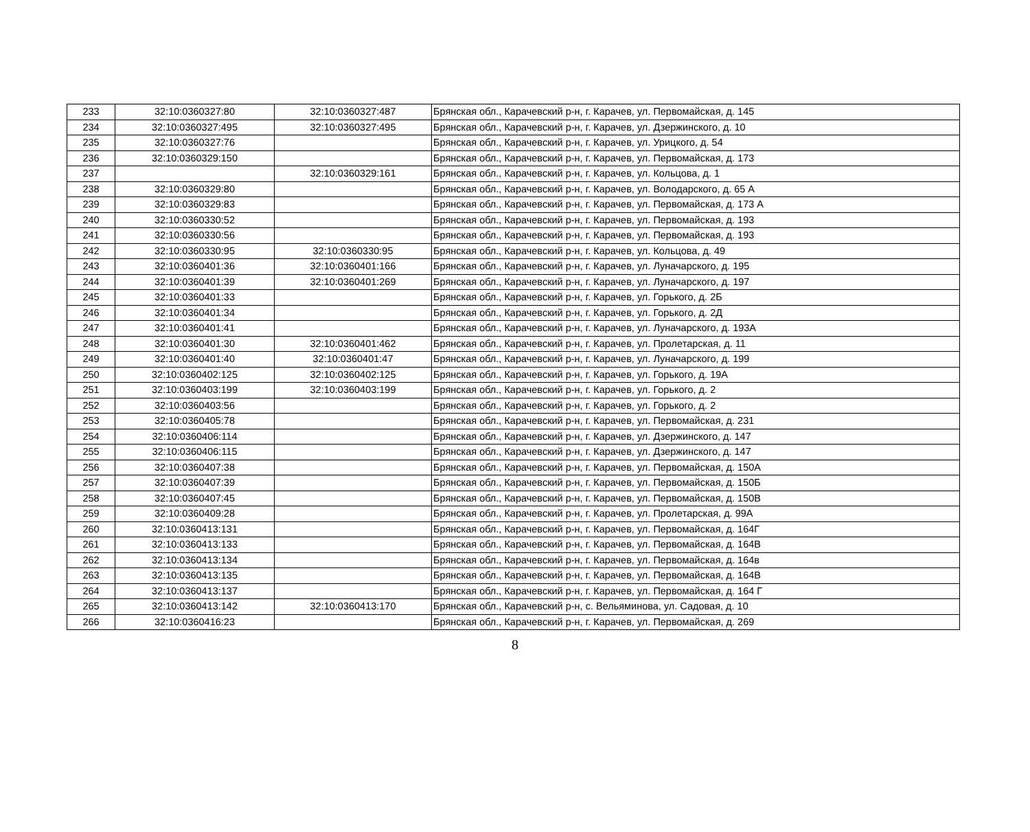| 233 | 32:10:0360327:80 | 32:10:0360327:487 | Брянская обл., Карачевский р-н, г. Карачев, ул. Первомайская, д. 145 |
| 234 | 32:10:0360327:495 | 32:10:0360327:495 | Брянская обл., Карачевский р-н, г. Карачев, ул. Дзержинского, д. 10 |
| 235 | 32:10:0360327:76 | | Брянская обл., Карачевский р-н, г. Карачев, ул. Урицкого, д. 54 |
| 236 | 32:10:0360329:150 | | Брянская обл., Карачевский р-н, г. Карачев, ул. Первомайская, д. 173 |
| 237 | | 32:10:0360329:161 | Брянская обл., Карачевский р-н, г. Карачев, ул. Кольцова, д. 1 |
| 238 | 32:10:0360329:80 | | Брянская обл., Карачевский р-н, г. Карачев, ул. Володарского, д. 65 А |
| 239 | 32:10:0360329:83 | | Брянская обл., Карачевский р-н, г. Карачев, ул. Первомайская, д. 173 А |
| 240 | 32:10:0360330:52 | | Брянская обл., Карачевский р-н, г. Карачев, ул. Первомайская, д. 193 |
| 241 | 32:10:0360330:56 | | Брянская обл., Карачевский р-н, г. Карачев, ул. Первомайская, д. 193 |
| 242 | 32:10:0360330:95 | 32:10:0360330:95 | Брянская обл., Карачевский р-н, г. Карачев, ул. Кольцова, д. 49 |
| 243 | 32:10:0360401:36 | 32:10:0360401:166 | Брянская обл., Карачевский р-н, г. Карачев, ул. Луначарского, д. 195 |
| 244 | 32:10:0360401:39 | 32:10:0360401:269 | Брянская обл., Карачевский р-н, г. Карачев, ул. Луначарского, д. 197 |
| 245 | 32:10:0360401:33 | | Брянская обл., Карачевский р-н, г. Карачев, ул. Горького, д. 2Б |
| 246 | 32:10:0360401:34 | | Брянская обл., Карачевский р-н, г. Карачев, ул. Горького, д. 2Д |
| 247 | 32:10:0360401:41 | | Брянская обл., Карачевский р-н, г. Карачев, ул. Луначарского, д. 193А |
| 248 | 32:10:0360401:30 | 32:10:0360401:462 | Брянская обл., Карачевский р-н, г. Карачев, ул. Пролетарская, д. 11 |
| 249 | 32:10:0360401:40 | 32:10:0360401:47 | Брянская обл., Карачевский р-н, г. Карачев, ул. Луначарского, д. 199 |
| 250 | 32:10:0360402:125 | 32:10:0360402:125 | Брянская обл., Карачевский р-н, г. Карачев, ул. Горького, д. 19А |
| 251 | 32:10:0360403:199 | 32:10:0360403:199 | Брянская обл., Карачевский р-н, г. Карачев, ул. Горького, д. 2 |
| 252 | 32:10:0360403:56 | | Брянская обл., Карачевский р-н, г. Карачев, ул. Горького, д. 2 |
| 253 | 32:10:0360405:78 | | Брянская обл., Карачевский р-н, г. Карачев, ул. Первомайская, д. 231 |
| 254 | 32:10:0360406:114 | | Брянская обл., Карачевский р-н, г. Карачев, ул. Дзержинского, д. 147 |
| 255 | 32:10:0360406:115 | | Брянская обл., Карачевский р-н, г. Карачев, ул. Дзержинского, д. 147 |
| 256 | 32:10:0360407:38 | | Брянская обл., Карачевский р-н, г. Карачев, ул. Первомайская, д. 150А |
| 257 | 32:10:0360407:39 | | Брянская обл., Карачевский р-н, г. Карачев, ул. Первомайская, д. 150Б |
| 258 | 32:10:0360407:45 | | Брянская обл., Карачевский р-н, г. Карачев, ул. Первомайская, д. 150В |
| 259 | 32:10:0360409:28 | | Брянская обл., Карачевский р-н, г. Карачев, ул. Пролетарская, д. 99А |
| 260 | 32:10:0360413:131 | | Брянская обл., Карачевский р-н, г. Карачев, ул. Первомайская, д. 164Г |
| 261 | 32:10:0360413:133 | | Брянская обл., Карачевский р-н, г. Карачев, ул. Первомайская, д. 164В |
| 262 | 32:10:0360413:134 | | Брянская обл., Карачевский р-н, г. Карачев, ул. Первомайская, д. 164в |
| 263 | 32:10:0360413:135 | | Брянская обл., Карачевский р-н, г. Карачев, ул. Первомайская, д. 164В |
| 264 | 32:10:0360413:137 | | Брянская обл., Карачевский р-н, г. Карачев, ул. Первомайская, д. 164 Г |
| 265 | 32:10:0360413:142 | 32:10:0360413:170 | Брянская обл., Карачевский р-н, с. Вельяминова, ул. Садовая, д. 10 |
| 266 | 32:10:0360416:23 | | Брянская обл., Карачевский р-н, г. Карачев, ул. Первомайская, д. 269 |
8